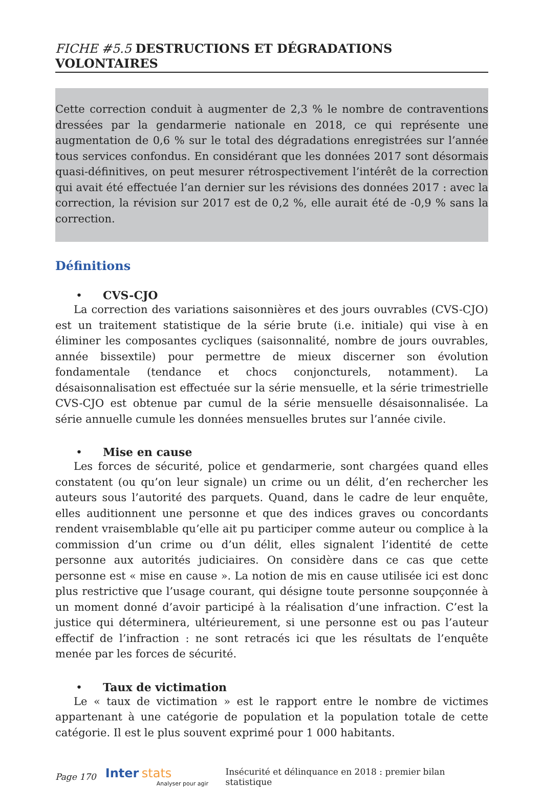FICHE #5.5 DESTRUCTIONS ET DÉGRADATIONS VOLONTAIRES
Cette correction conduit à augmenter de 2,3 % le nombre de contraventions dressées par la gendarmerie nationale en 2018, ce qui représente une augmentation de 0,6 % sur le total des dégradations enregistrées sur l’année tous services confondus. En considérant que les données 2017 sont désormais quasi-définitives, on peut mesurer rétrospectivement l’intérêt de la correction qui avait été effectuée l’an dernier sur les révisions des données 2017 : avec la correction, la révision sur 2017 est de 0,2 %, elle aurait été de -0,9 % sans la correction.
Définitions
• CVS-CJO
La correction des variations saisonnières et des jours ouvrables (CVS-CJO) est un traitement statistique de la série brute (i.e. initiale) qui vise à en éliminer les composantes cycliques (saisonnalité, nombre de jours ouvrables, année bissextile) pour permettre de mieux discerner son évolution fondamentale (tendance et chocs conjoncturels, notamment). La désaisonnalisation est effectuée sur la série mensuelle, et la série trimestrielle CVS-CJO est obtenue par cumul de la série mensuelle désaisonnalisée. La série annuelle cumule les données mensuelles brutes sur l’année civile.
• Mise en cause
Les forces de sécurité, police et gendarmerie, sont chargées quand elles constatent (ou qu’on leur signale) un crime ou un délit, d’en rechercher les auteurs sous l’autorité des parquets. Quand, dans le cadre de leur enquête, elles auditionnent une personne et que des indices graves ou concordants rendent vraisemblable qu’elle ait pu participer comme auteur ou complice à la commission d’un crime ou d’un délit, elles signalent l’identité de cette personne aux autorités judiciaires. On considère dans ce cas que cette personne est « mise en cause ». La notion de mis en cause utilisée ici est donc plus restrictive que l’usage courant, qui désigne toute personne soupçonnée à un moment donné d’avoir participé à la réalisation d’une infraction. C’est la justice qui déterminera, ultérieurement, si une personne est ou pas l’auteur effectif de l’infraction : ne sont retracés ici que les résultats de l’enquête menée par les forces de sécurité.
• Taux de victimation
Le « taux de victimation » est le rapport entre le nombre de victimes appartenant à une catégorie de population et la population totale de cette catégorie. Il est le plus souvent exprimé pour 1 000 habitants.
Page 170
Inter stats
Analyser pour agir
Insécurité et délinquance en 2018 : premier bilan statistique